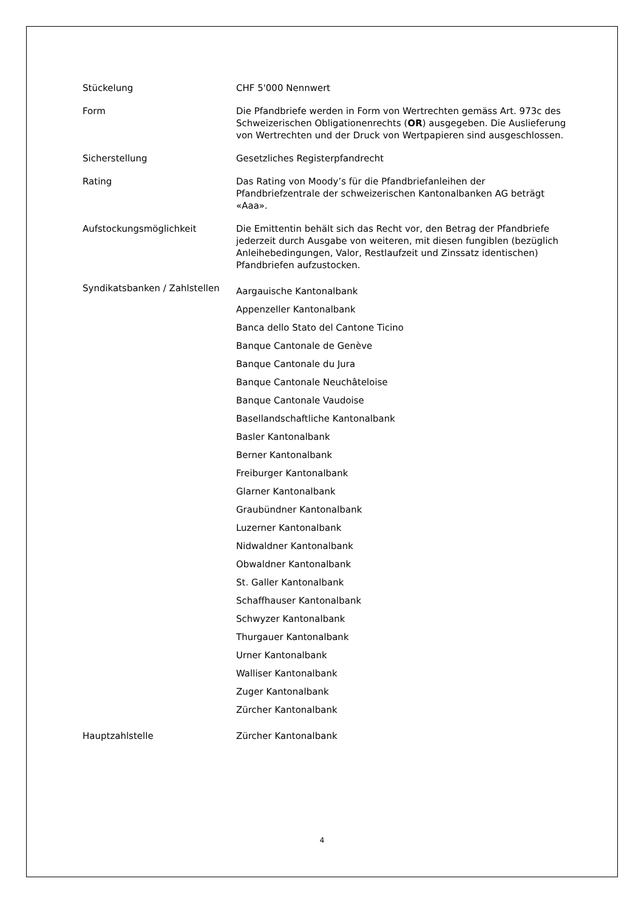| Stückelung | CHF 5'000 Nennwert |
| Form | Die Pfandbriefe werden in Form von Wertrechten gemäss Art. 973c des Schweizerischen Obligationenrechts ( OR ) ausgegeben. Die Auslieferung von Wertrechten und der Druck von Wertpapieren sind ausgeschlossen. |
| Sicherstellung | Gesetzliches Registerpfandrecht |
| Rating | Das Rating von Moody’s für die Pfandbriefanleihen der Pfandbriefzentrale der schweizerischen Kantonalbanken AG beträgt «Aaa». |
| Aufstockungsmöglichkeit | Die Emittentin behält sich das Recht vor, den Betrag der Pfandbriefe jederzeit durch Ausgabe von weiteren, mit diesen fungiblen (bezüglich Anleihebedingungen, Valor, Restlaufzeit und Zinssatz identischen) Pfandbriefen aufzustocken. |
| Syndikatsbanken / Zahlstellen | Aargauische Kantonalbank Appenzeller Kantonalbank Banca dello Stato del Cantone Ticino Banque Cantonale de Genève Banque Cantonale du Jura Banque Cantonale Neuchâteloise Banque Cantonale Vaudoise Basellandschaftliche Kantonalbank Basler Kantonalbank Berner Kantonalbank Freiburger Kantonalbank Glarner Kantonalbank Graubündner Kantonalbank Luzerner Kantonalbank Nidwaldner Kantonalbank Obwaldner Kantonalbank St. Galler Kantonalbank Schaffhauser Kantonalbank Schwyzer Kantonalbank Thurgauer Kantonalbank Urner Kantonalbank Walliser Kantonalbank Zuger Kantonalbank Zürcher Kantonalbank |
| Hauptzahlstelle | Zürcher Kantonalbank |
4